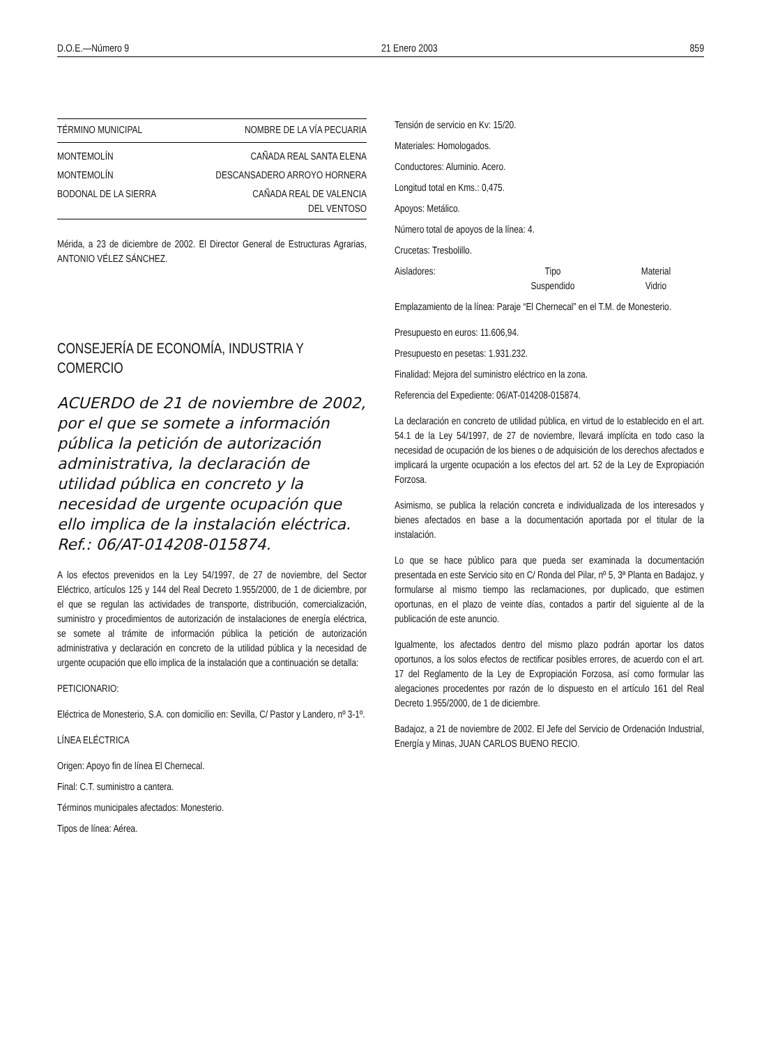D.O.E.—Número 9 21 Enero 2003 859
| TÉRMINO MUNICIPAL | NOMBRE DE LA VÍA PECUARIA |
| --- | --- |
| MONTEMOLÍN | CAÑADA REAL SANTA ELENA |
| MONTEMOLÍN | DESCANSADERO ARROYO HORNERA |
| BODONAL DE LA SIERRA | CAÑADA REAL DE VALENCIA DEL VENTOSO |
Mérida, a 23 de diciembre de 2002. El Director General de Estructuras Agrarias, ANTONIO VÉLEZ SÁNCHEZ.
CONSEJERÍA DE ECONOMÍA, INDUSTRIA Y COMERCIO
ACUERDO de 21 de noviembre de 2002, por el que se somete a información pública la petición de autorización administrativa, la declaración de utilidad pública en concreto y la necesidad de urgente ocupación que ello implica de la instalación eléctrica. Ref.: 06/AT-014208-015874.
A los efectos prevenidos en la Ley 54/1997, de 27 de noviembre, del Sector Eléctrico, artículos 125 y 144 del Real Decreto 1.955/2000, de 1 de diciembre, por el que se regulan las actividades de transporte, distribución, comercialización, suministro y procedimientos de autorización de instalaciones de energía eléctrica, se somete al trámite de información pública la petición de autorización administrativa y declaración en concreto de la utilidad pública y la necesidad de urgente ocupación que ello implica de la instalación que a continuación se detalla:
PETICIONARIO:
Eléctrica de Monesterio, S.A. con domicilio en: Sevilla, C/ Pastor y Landero, nº 3-1º.
LÍNEA ELÉCTRICA
Origen: Apoyo fin de línea El Chernecal.
Final: C.T. suministro a cantera.
Términos municipales afectados: Monesterio.
Tipos de línea: Aérea.
Tensión de servicio en Kv: 15/20.
Materiales: Homologados.
Conductores: Aluminio. Acero.
Longitud total en Kms.: 0,475.
Apoyos: Metálico.
Número total de apoyos de la línea: 4.
Crucetas: Tresbolillo.
Aisladores: Tipo
Suspendido Material
Vidrio
Emplazamiento de la línea: Paraje “El Chernecal” en el T.M. de Monesterio.
Presupuesto en euros: 11.606,94.
Presupuesto en pesetas: 1.931.232.
Finalidad: Mejora del suministro eléctrico en la zona.
Referencia del Expediente: 06/AT-014208-015874.
La declaración en concreto de utilidad pública, en virtud de lo establecido en el art. 54.1 de la Ley 54/1997, de 27 de noviembre, llevará implícita en todo caso la necesidad de ocupación de los bienes o de adquisición de los derechos afectados e implicará la urgente ocupación a los efectos del art. 52 de la Ley de Expropiación Forzosa.
Asimismo, se publica la relación concreta e individualizada de los interesados y bienes afectados en base a la documentación aportada por el titular de la instalación.
Lo que se hace público para que pueda ser examinada la documentación presentada en este Servicio sito en C/ Ronda del Pilar, nº 5, 3ª Planta en Badajoz, y formularse al mismo tiempo las reclamaciones, por duplicado, que estimen oportunas, en el plazo de veinte días, contados a partir del siguiente al de la publicación de este anuncio.
Igualmente, los afectados dentro del mismo plazo podrán aportar los datos oportunos, a los solos efectos de rectificar posibles errores, de acuerdo con el art. 17 del Reglamento de la Ley de Expropiación Forzosa, así como formular las alegaciones procedentes por razón de lo dispuesto en el artículo 161 del Real Decreto 1.955/2000, de 1 de diciembre.
Badajoz, a 21 de noviembre de 2002. El Jefe del Servicio de Ordenación Industrial, Energía y Minas, JUAN CARLOS BUENO RECIO.